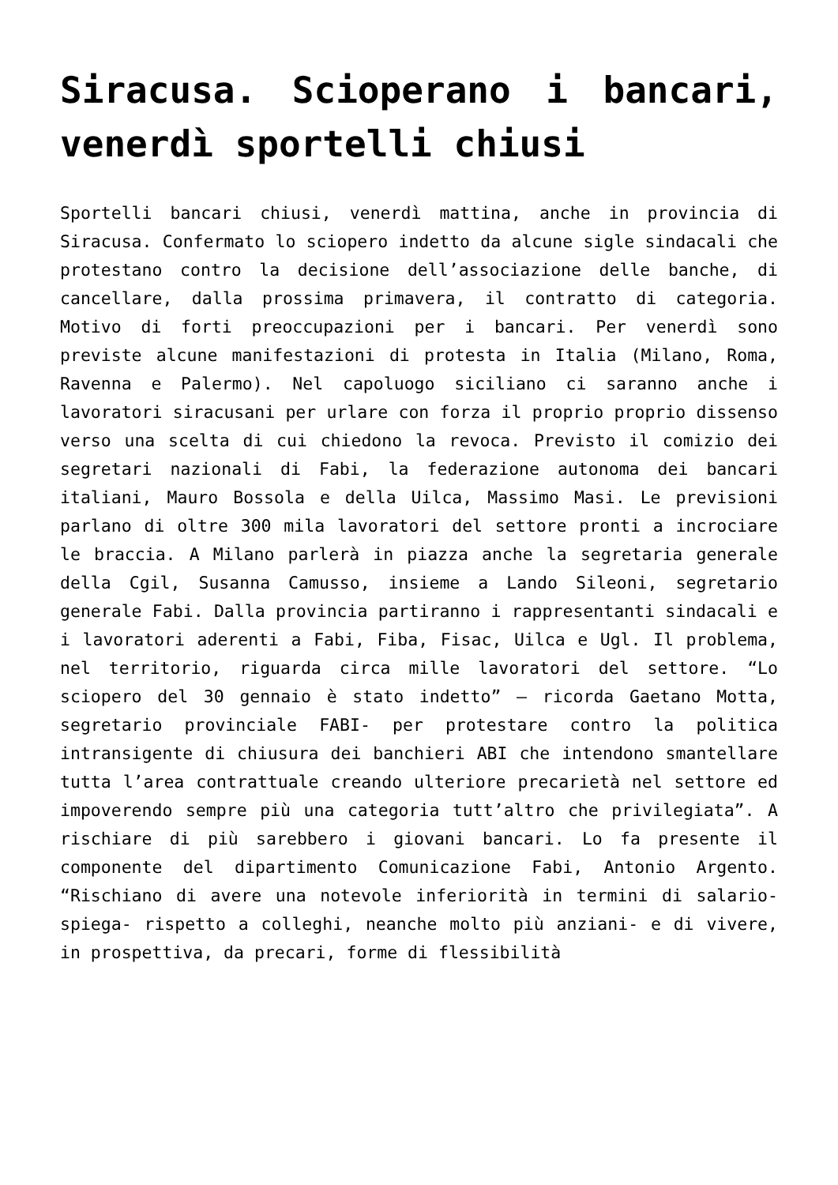Siracusa. Scioperano i bancari, venerdì sportelli chiusi
Sportelli bancari chiusi, venerdì mattina, anche in provincia di Siracusa. Confermato lo sciopero indetto da alcune sigle sindacali che protestano contro la decisione dell’associazione delle banche, di cancellare, dalla prossima primavera, il contratto di categoria. Motivo di forti preoccupazioni per i bancari. Per venerdì sono previste alcune manifestazioni di protesta in Italia (Milano, Roma, Ravenna e Palermo). Nel capoluogo siciliano ci saranno anche i lavoratori siracusani per urlare con forza il proprio proprio dissenso verso una scelta di cui chiedono la revoca. Previsto il comizio dei segretari nazionali di Fabi, la federazione autonoma dei bancari italiani, Mauro Bossola e della Uilca, Massimo Masi. Le previsioni parlano di oltre 300 mila lavoratori del settore pronti a incrociare le braccia. A Milano parlerà in piazza anche la segretaria generale della Cgil, Susanna Camusso, insieme a Lando Sileoni, segretario generale Fabi. Dalla provincia partiranno i rappresentanti sindacali e i lavoratori aderenti a Fabi, Fiba, Fisac, Uilca e Ugl. Il problema, nel territorio, riguarda circa mille lavoratori del settore. “Lo sciopero del 30 gennaio è stato indetto” – ricorda Gaetano Motta, segretario provinciale FABI- per protestare contro la politica intransigente di chiusura dei banchieri ABI che intendono smantellare tutta l’area contrattuale creando ulteriore precarietà nel settore ed impoverendo sempre più una categoria tutt’altro che privilegiata”. A rischiare di più sarebbero i giovani bancari. Lo fa presente il componente del dipartimento Comunicazione Fabi, Antonio Argento. “Rischiano di avere una notevole inferiorità in termini di salario-spiega- rispetto a colleghi, neanche molto più anziani- e di vivere, in prospettiva, da precari, forme di flessibilità